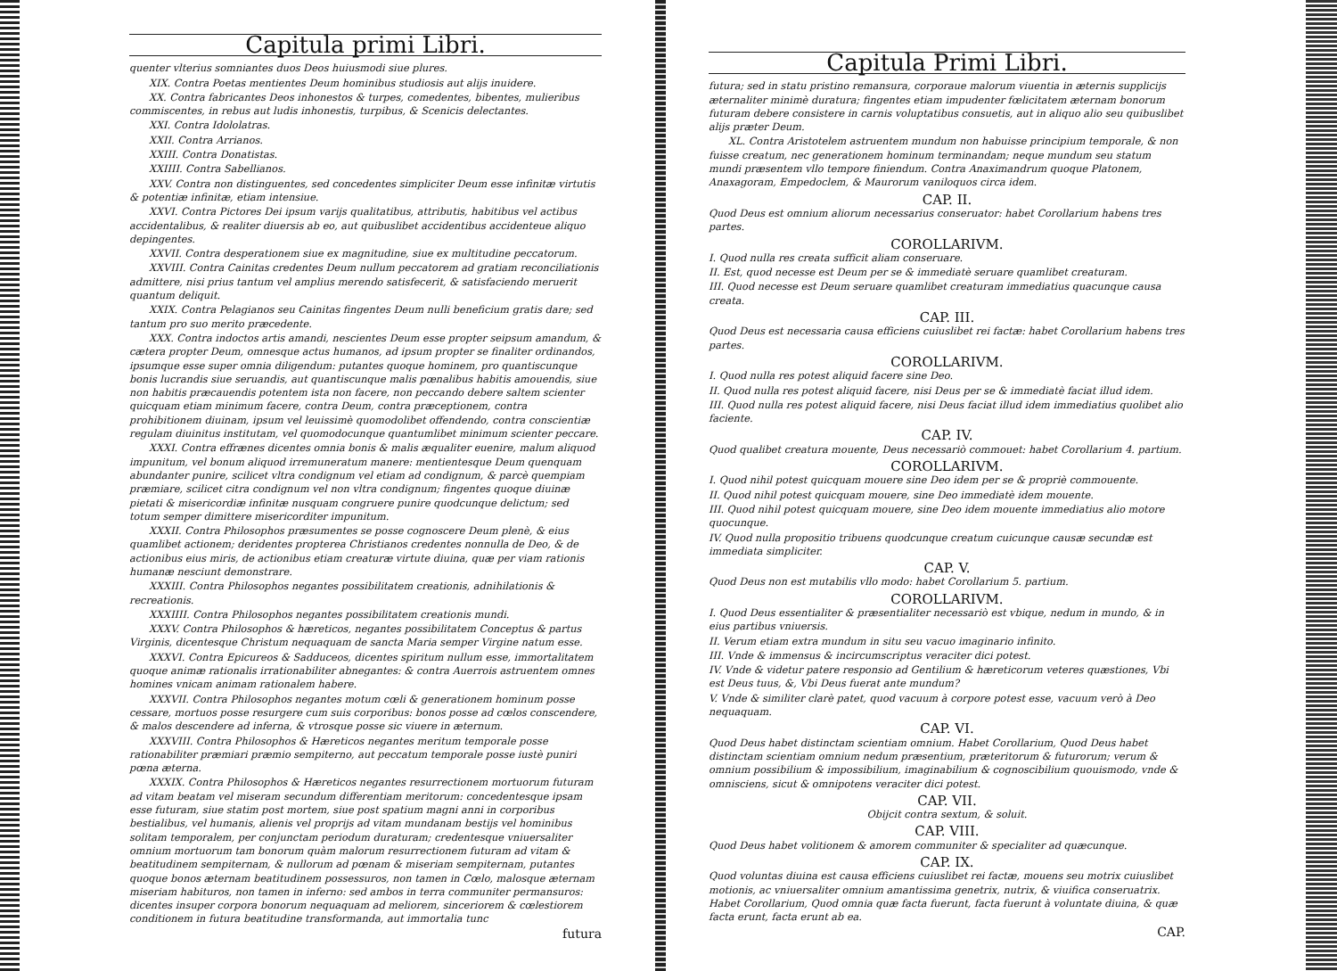Capitula primi Libri.
quenter vlterius somniantes duos Deos huiusmodi siue plures.
XIX. Contra Poetas mentientes Deum hominibus studiosis aut alijs inuidere.
XX. Contra fabricantes Deos inhonestos & turpes, comedentes, bibentes, mulieribus commiscentes, in rebus aut ludis inhonestis, turpibus, & Scenicis delectantes.
XXI. Contra Idololatras.
XXII. Contra Arrianos.
XXIII. Contra Donatistas.
XXIIII. Contra Sabellianos.
XXV. Contra non distinguentes, sed concedentes simpliciter Deum esse infinitæ virtutis & potentiæ infinitæ, etiam intensiue.
XXVI. Contra Pictores Dei ipsum varijs qualitatibus, attributis, habitibus vel actibus accidentalibus, & realiter diuersis ab eo, aut quibuslibet accidentibus accidenteue aliquo depingentes.
XXVII. Contra desperationem siue ex magnitudine, siue ex multitudine peccatorum.
XXVIII. Contra Cainitas credentes Deum nullum peccatorem ad gratiam reconciliationis admittere, nisi prius tantum vel amplius merendo satisfecerit, & satisfaciendo meruerit quantum deliquit.
XXIX. Contra Pelagianos seu Cainitas fingentes Deum nulli beneficium gratis dare; sed tantum pro suo merito præcedente.
XXX. Contra indoctos artis amandi, nescientes Deum esse propter seipsum amandum, & cætera propter Deum, omnesque actus humanos, ad ipsum propter se finaliter ordinandos, ipsumque esse super omnia diligendum: putantes quoque hominem, pro quantiscunque bonis lucrandis siue seruandis, aut quantiscunque malis pœnalibus habitis amouendis, siue non habitis præcauendis potentem ista non facere, non peccando debere saltem scienter quicquam etiam minimum facere, contra Deum, contra præceptionem, contra prohibitionem diuinam, ipsum vel leuissimè quomodolibet offendendo, contra conscientiæ regulam diuinitus institutam, vel quomodocunque quantumlibet minimum scienter peccare.
XXXI. Contra effrænes dicentes omnia bonis & malis æqualiter euenire, malum aliquod impunitum, vel bonum aliquod irremuneratum manere: mentientesque Deum quenquam abundanter punire, scilicet vltra condignum vel etiam ad condignum, & parcè quempiam præmiare, scilicet citra condignum vel non vltra condignum; fingentes quoque diuinæ pietati & misericordiæ infinitæ nusquam congruere punire quodcunque delictum; sed totum semper dimittere misericorditer impunitum.
XXXII. Contra Philosophos præsumentes se posse cognoscere Deum plenè, & eius quamlibet actionem; deridentes propterea Christianos credentes nonnulla de Deo, & de actionibus eius miris, de actionibus etiam creaturæ virtute diuina, quæ per viam rationis humanæ nesciunt demonstrare.
XXXIII. Contra Philosophos negantes possibilitatem creationis, adnihilationis & recreationis.
XXXIIII. Contra Philosophos negantes possibilitatem creationis mundi.
XXXV. Contra Philosophos & hæreticos, negantes possibilitatem Conceptus & partus Virginis, dicentesque Christum nequaquam de sancta Maria semper Virgine natum esse.
XXXVI. Contra Epicureos & Sadduceos, dicentes spiritum nullum esse, immortalitatem quoque animæ rationalis irrationabiliter abnegantes: & contra Auerrois astruentem omnes homines vnicam animam rationalem habere.
XXXVII. Contra Philosophos negantes motum cœli & generationem hominum posse cessare, mortuos posse resurgere cum suis corporibus: bonos posse ad cœlos conscendere, & malos descendere ad inferna, & vtrosque posse sic viuere in æternum.
XXXVIII. Contra Philosophos & Hæreticos negantes meritum temporale posse rationabiliter præmiari præmio sempiterno, aut peccatum temporale posse iustè puniri pœna æterna.
XXXIX. Contra Philosophos & Hæreticos negantes resurrectionem mortuorum futuram ad vitam beatam vel miseram secundum differentiam meritorum: concedentesque ipsam esse futuram, siue statim post mortem, siue post spatium magni anni in corporibus bestialibus, vel humanis, alienis vel proprijs ad vitam mundanam bestijs vel hominibus solitam temporalem, per conjunctam periodum duraturam; credentesque vniuersaliter omnium mortuorum tam bonorum quàm malorum resurrectionem futuram ad vitam & beatitudinem sempiternam, & nullorum ad pœnam & miseriam sempiternam, putantes quoque bonos æternam beatitudinem possessuros, non tamen in Cœlo, malosque æternam miseriam habituros, non tamen in inferno: sed ambos in terra communiter permansuros: dicentes insuper corpora bonorum nequaquam ad meliorem, sinceriorem & cœlestiorem conditionem in futura beatitudine transformanda, aut immortalia tunc
futura
Capitula Primi Libri.
futura; sed in statu pristino remansura, corporaue malorum viuentia in æternis supplicijs æternaliter minimè duratura; fingentes etiam impudenter fœlicitatem æternam bonorum futuram debere consistere in carnis voluptatibus consuetis, aut in aliquo alio seu quibuslibet alijs præter Deum.
XL. Contra Aristotelem astruentem mundum non habuisse principium temporale, & non fuisse creatum, nec generationem hominum terminandam; neque mundum seu statum mundi præsentem vllo tempore finiendum. Contra Anaximandrum quoque Platonem, Anaxagoram, Empedoclem, & Maurorum vaniloquos circa idem.
CAP. II.
Quod Deus est omnium aliorum necessarius conseruator: habet Corollarium habens tres partes.
COROLLARIVM.
I. Quod nulla res creata sufficit aliam conseruare.
II. Est, quod necesse est Deum per se & immediatè seruare quamlibet creaturam.
III. Quod necesse est Deum seruare quamlibet creaturam immediatius quacunque causa creata.
CAP. III.
Quod Deus est necessaria causa efficiens cuiuslibet rei factæ: habet Corollarium habens tres partes.
COROLLARIVM.
I. Quod nulla res potest aliquid facere sine Deo.
II. Quod nulla res potest aliquid facere, nisi Deus per se & immediatè faciat illud idem.
III. Quod nulla res potest aliquid facere, nisi Deus faciat illud idem immediatius quolibet alio faciente.
CAP. IV.
Quod qualibet creatura mouente, Deus necessariò commouet: habet Corollarium 4. partium.
COROLLARIVM.
I. Quod nihil potest quicquam mouere sine Deo idem per se & propriè commouente.
II. Quod nihil potest quicquam mouere, sine Deo immediatè idem mouente.
III. Quod nihil potest quicquam mouere, sine Deo idem mouente immediatius alio motore quocunque.
IV. Quod nulla propositio tribuens quodcunque creatum cuicunque causæ secundæ est immediata simpliciter.
CAP. V.
Quod Deus non est mutabilis vllo modo: habet Corollarium 5. partium.
COROLLARIVM.
I. Quod Deus essentialiter & præsentialiter necessariò est vbique, nedum in mundo, & in eius partibus vniuersis.
II. Verum etiam extra mundum in situ seu vacuo imaginario infinito.
III. Vnde & immensus & incircumscriptus veraciter dici potest.
IV. Vnde & videtur patere responsio ad Gentilium & hæreticorum veteres quæstiones, Vbi est Deus tuus, &, Vbi Deus fuerat ante mundum?
V. Vnde & similiter clarè patet, quod vacuum à corpore potest esse, vacuum verò à Deo nequaquam.
CAP. VI.
Quod Deus habet distinctam scientiam omnium. Habet Corollarium, Quod Deus habet distinctam scientiam omnium nedum præsentium, præteritorum & futurorum; verum & omnium possibilium & impossibilium, imaginabilium & cognoscibilium quouismodo, vnde & omnisciens, sicut & omnipotens veraciter dici potest.
CAP. VII.
Obijcit contra sextum, & soluit.
CAP. VIII.
Quod Deus habet volitionem & amorem communiter & specialiter ad quæcunque.
CAP. IX.
Quod voluntas diuina est causa efficiens cuiuslibet rei factæ, mouens seu motrix cuiuslibet motionis, ac vniuersaliter omnium amantissima genetrix, nutrix, & viuifica conseruatrix. Habet Corollarium, Quod omnia quæ facta fuerunt, facta fuerunt à voluntate diuina, & quæ facta erunt, facta erunt ab ea.
CAP.